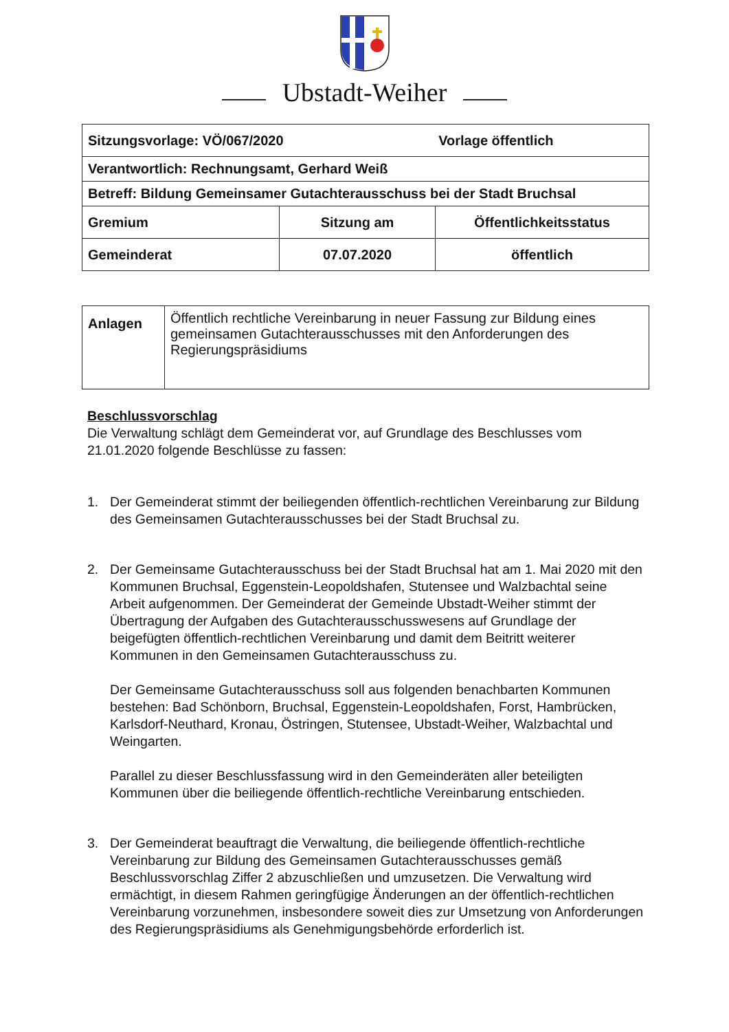Ubstadt-Weiher
| Sitzungsvorlage: VÖ/067/2020 Vorlage öffentlich | | |
| Verantwortlich: Rechnungsamt, Gerhard Weiß | | |
| Betreff: Bildung Gemeinsamer Gutachterausschuss bei der Stadt Bruchsal | | |
| Gremium | Sitzung am | Öffentlichkeitsstatus |
| Gemeinderat | 07.07.2020 | öffentlich |
| Anlagen | Öffentlich rechtliche Vereinbarung in neuer Fassung zur Bildung eines gemeinsamen Gutachterausschusses mit den Anforderungen des Regierungspräsidiums |
Beschlussvorschlag
Die Verwaltung schlägt dem Gemeinderat vor, auf Grundlage des Beschlusses vom 21.01.2020 folgende Beschlüsse zu fassen:
1. Der Gemeinderat stimmt der beiliegenden öffentlich-rechtlichen Vereinbarung zur Bildung des Gemeinsamen Gutachterausschusses bei der Stadt Bruchsal zu.
2. Der Gemeinsame Gutachterausschuss bei der Stadt Bruchsal hat am 1. Mai 2020 mit den Kommunen Bruchsal, Eggenstein-Leopoldshafen, Stutensee und Walzbachtal seine Arbeit aufgenommen. Der Gemeinderat der Gemeinde Ubstadt-Weiher stimmt der Übertragung der Aufgaben des Gutachterausschusswesens auf Grundlage der beigefügten öffentlich-rechtlichen Vereinbarung und damit dem Beitritt weiterer Kommunen in den Gemeinsamen Gutachterausschuss zu.
Der Gemeinsame Gutachterausschuss soll aus folgenden benachbarten Kommunen bestehen: Bad Schönborn, Bruchsal, Eggenstein-Leopoldshafen, Forst, Hambrücken, Karlsdorf-Neuthard, Kronau, Östringen, Stutensee, Ubstadt-Weiher, Walzbachtal und Weingarten.
Parallel zu dieser Beschlussfassung wird in den Gemeinderäten aller beteiligten Kommunen über die beiliegende öffentlich-rechtliche Vereinbarung entschieden.
3. Der Gemeinderat beauftragt die Verwaltung, die beiliegende öffentlich-rechtliche Vereinbarung zur Bildung des Gemeinsamen Gutachterausschusses gemäß Beschlussvorschlag Ziffer 2 abzuschließen und umzusetzen. Die Verwaltung wird ermächtigt, in diesem Rahmen geringfügige Änderungen an der öffentlich-rechtlichen Vereinbarung vorzunehmen, insbesondere soweit dies zur Umsetzung von Anforderungen des Regierungspräsidiums als Genehmigungsbehörde erforderlich ist.